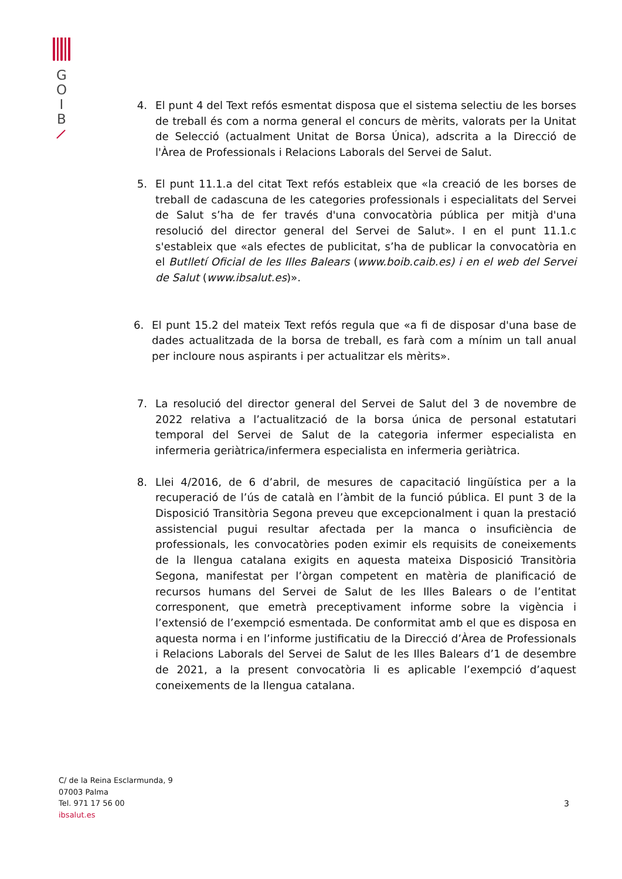G
O
I
B
4. El punt 4 del Text refós esmentat disposa que el sistema selectiu de les borses de treball és com a norma general el concurs de mèrits, valorats per la Unitat de Selecció (actualment Unitat de Borsa Única), adscrita a la Direcció de l'Àrea de Professionals i Relacions Laborals del Servei de Salut.
5. El punt 11.1.a del citat Text refós estableix que «la creació de les borses de treball de cadascuna de les categories professionals i especialitats del Servei de Salut s’ha de fer través d'una convocatòria pública per mitjà d'una resolució del director general del Servei de Salut». I en el punt 11.1.c s'estableix que «als efectes de publicitat, s’ha de publicar la convocatòria en el Butlletí Oficial de les Illes Balears (www.boib.caib.es) i en el web del Servei de Salut (www.ibsalut.es)».
6. El punt 15.2 del mateix Text refós regula que «a fi de disposar d'una base de dades actualitzada de la borsa de treball, es farà com a mínim un tall anual per incloure nous aspirants i per actualitzar els mèrits».
7. La resolució del director general del Servei de Salut del 3 de novembre de 2022 relativa a l’actualització de la borsa única de personal estatutari temporal del Servei de Salut de la categoria infermer especialista en infermeria geriàtrica/infermera especialista en infermeria geriàtrica.
8. Llei 4/2016, de 6 d’abril, de mesures de capacitació lingüística per a la recuperació de l’ús de català en l’àmbit de la funció pública. El punt 3 de la Disposició Transitòria Segona preveu que excepcionalment i quan la prestació assistencial pugui resultar afectada per la manca o insuficiència de professionals, les convocatòries poden eximir els requisits de coneixements de la llengua catalana exigits en aquesta mateixa Disposició Transitòria Segona, manifestat per l’òrgan competent en matèria de planificació de recursos humans del Servei de Salut de les Illes Balears o de l’entitat corresponent, que emetrà preceptivament informe sobre la vigència i l’extensió de l’exempció esmentada. De conformitat amb el que es disposa en aquesta norma i en l’informe justificatiu de la Direcció d’Àrea de Professionals i Relacions Laborals del Servei de Salut de les Illes Balears d’1 de desembre de 2021, a la present convocatòria li es aplicable l’exempció d’aquest coneixements de la llengua catalana.
C/ de la Reina Esclarmunda, 9
07003 Palma
Tel. 971 17 56 00
ibsalut.es
3